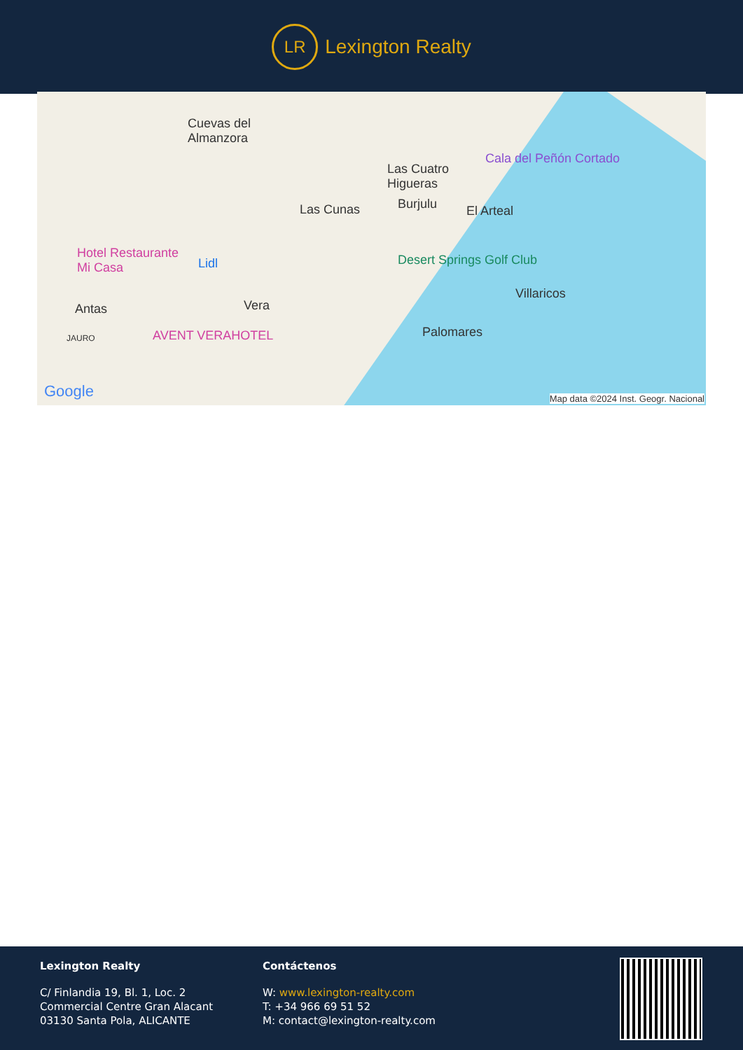LR
Lexington Realty
Cuevas del
Almanzora
Las Cuatro
Higueras
Cala del Peñón Cortado
Las Cunas Burjulu El Arteal
Hotel Restaurante
Mi Casa Lidl Desert Springs Golf Club
Villaricos
Antas Vera
AVENT VERAHOTEL Palomares JAURO
Google Map data ©2024 Inst. Geogr. Nacional
Lexington Realty
C/ Finlandia 19, Bl. 1, Loc. 2
Commercial Centre Gran Alacant
03130 Santa Pola, ALICANTE
Contáctenos
W: www.lexington-realty.com
T: +34 966 69 51 52
M: contact@lexington-realty.com